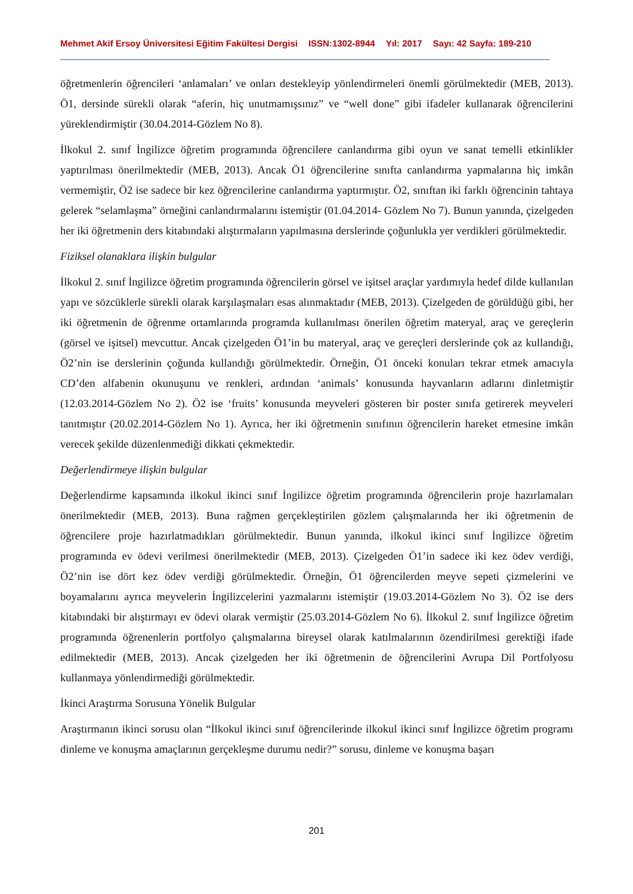Mehmet Akif Ersoy Üniversitesi Eğitim Fakültesi Dergisi ISSN:1302-8944 Yıl: 2017 Sayı: 42 Sayfa: 189-210
öğretmenlerin öğrencileri ‘anlamaları’ ve onları destekleyip yönlendirmeleri önemli görülmektedir (MEB, 2013). Ö1, dersinde sürekli olarak “aferin, hiç unutmamışsınız” ve “well done” gibi ifadeler kullanarak öğrencilerini yüreklendirmiştir (30.04.2014-Gözlem No 8).
İlkokul 2. sınıf İngilizce öğretim programında öğrencilere canlandırma gibi oyun ve sanat temelli etkinlikler yaptırılması önerilmektedir (MEB, 2013). Ancak Ö1 öğrencilerine sınıfta canlandırma yapmalarına hiç imkân vermemiştir, Ö2 ise sadece bir kez öğrencilerine canlandırma yaptırmıştır. Ö2, sınıftan iki farklı öğrencinin tahtaya gelerek “selamlaşma” örneğini canlandırmalarını istemiştir (01.04.2014- Gözlem No 7). Bunun yanında, çizelgeden her iki öğretmenin ders kitabındaki alıştırmaların yapılmasına derslerinde çoğunlukla yer verdikleri görülmektedir.
Fiziksel olanaklara ilişkin bulgular
İlkokul 2. sınıf İngilizce öğretim programında öğrencilerin görsel ve işitsel araçlar yardımıyla hedef dilde kullanılan yapı ve sözcüklerle sürekli olarak karşılaşmaları esas alınmaktadır (MEB, 2013). Çizelgeden de görüldüğü gibi, her iki öğretmenin de öğrenme ortamlarında programda kullanılması önerilen öğretim materyal, araç ve gereçlerin (görsel ve işitsel) mevcuttur. Ancak çizelgeden Ö1’in bu materyal, araç ve gereçleri derslerinde çok az kullandığı, Ö2’nin ise derslerinin çoğunda kullandığı görülmektedir. Örneğin, Ö1 önceki konuları tekrar etmek amacıyla CD’den alfabenin okunuşunu ve renkleri, ardından ‘animals’ konusunda hayvanların adlarını dinletmiştir (12.03.2014-Gözlem No 2). Ö2 ise ‘fruits’ konusunda meyveleri gösteren bir poster sınıfa getirerek meyveleri tanıtmıştır (20.02.2014-Gözlem No 1). Ayrıca, her iki öğretmenin sınıfının öğrencilerin hareket etmesine imkân verecek şekilde düzenlenmediği dikkati çekmektedir.
Değerlendirmeye ilişkin bulgular
Değerlendirme kapsamında ilkokul ikinci sınıf İngilizce öğretim programında öğrencilerin proje hazırlamaları önerilmektedir (MEB, 2013). Buna rağmen gerçekleştirilen gözlem çalışmalarında her iki öğretmenin de öğrencilere proje hazırlatmadıkları görülmektedir. Bunun yanında, ilkokul ikinci sınıf İngilizce öğretim programında ev ödevi verilmesi önerilmektedir (MEB, 2013). Çizelgeden Ö1’in sadece iki kez ödev verdiği, Ö2’nin ise dört kez ödev verdiği görülmektedir. Örneğin, Ö1 öğrencilerden meyve sepeti çizmelerini ve boyamalarını ayrıca meyvelerin İngilizcelerini yazmalarını istemiştir (19.03.2014-Gözlem No 3). Ö2 ise ders kitabındaki bir alıştırmayı ev ödevi olarak vermiştir (25.03.2014-Gözlem No 6). İlkokul 2. sınıf İngilizce öğretim programında öğrenenlerin portfolyo çalışmalarına bireysel olarak katılmalarının özendirilmesi gerektiği ifade edilmektedir (MEB, 2013). Ancak çizelgeden her iki öğretmenin de öğrencilerini Avrupa Dil Portfolyosu kullanmaya yönlendirmediği görülmektedir.
İkinci Araştırma Sorusuna Yönelik Bulgular
Araştırmanın ikinci sorusu olan “İlkokul ikinci sınıf öğrencilerinde ilkokul ikinci sınıf İngilizce öğretim programı dinleme ve konuşma amaçlarının gerçekleşme durumu nedir?” sorusu, dinleme ve konuşma başarı
201